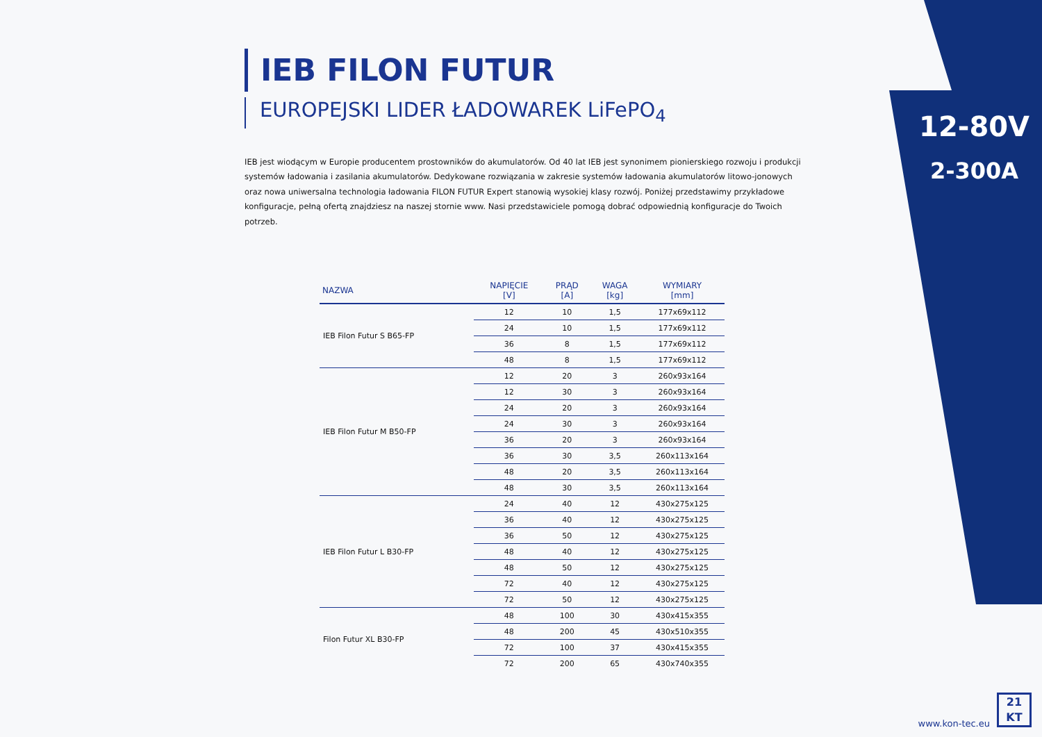12-80V
2-300A
IEB FILON FUTUR
EUROPEJSKI LIDER ŁADOWAREK LiFePO<sub>4</sub>
IEB jest wiodącym w Europie producentem prostowników do akumulatorów. Od 40 lat IEB jest synonimem pionierskiego rozwoju i produkcji systemów ładowania i zasilania akumulatorów. Dedykowane rozwiązania w zakresie systemów ładowania akumulatorów litowo-jonowych oraz nowa uniwersalna technologia ładowania FILON FUTUR Expert stanowią wysokiej klasy rozwój. Poniżej przedstawimy przykładowe konfiguracje, pełną ofertą znajdziesz na naszej stornie www. Nasi przedstawiciele pomogą dobrać odpowiednią konfiguracje do Twoich potrzeb.
| NAZWA | NAPIĘCIE [V] | PRĄD [A] | WAGA [kg] | WYMIARY [mm] |
| --- | --- | --- | --- | --- |
| IEB Filon Futur S B65-FP | 12 | 10 | 1,5 | 177x69x112 |
| | 24 | 10 | 1,5 | 177x69x112 |
| | 36 | 8 | 1,5 | 177x69x112 |
| | 48 | 8 | 1,5 | 177x69x112 |
| IEB Filon Futur M B50-FP | 12 | 20 | 3 | 260x93x164 |
| | 12 | 30 | 3 | 260x93x164 |
| | 24 | 20 | 3 | 260x93x164 |
| | 24 | 30 | 3 | 260x93x164 |
| | 36 | 20 | 3 | 260x93x164 |
| | 36 | 30 | 3,5 | 260x113x164 |
| | 48 | 20 | 3,5 | 260x113x164 |
| | 48 | 30 | 3,5 | 260x113x164 |
| IEB Filon Futur L B30-FP | 24 | 40 | 12 | 430x275x125 |
| | 36 | 40 | 12 | 430x275x125 |
| | 36 | 50 | 12 | 430x275x125 |
| | 48 | 40 | 12 | 430x275x125 |
| | 48 | 50 | 12 | 430x275x125 |
| | 72 | 40 | 12 | 430x275x125 |
| | 72 | 50 | 12 | 430x275x125 |
| Filon Futur XL B30-FP | 48 | 100 | 30 | 430x415x355 |
| | 48 | 200 | 45 | 430x510x355 |
| | 72 | 100 | 37 | 430x415x355 |
| | 72 | 200 | 65 | 430x740x355 |
www.kon-tec.eu
21
KT